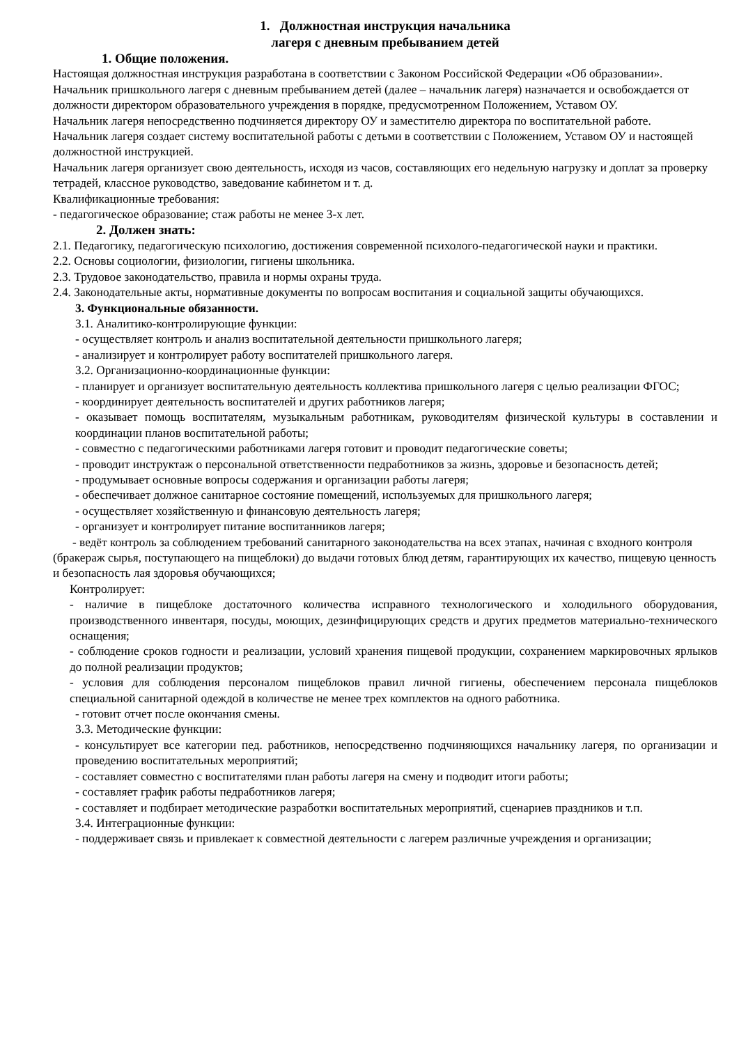1. Должностная инструкция начальника
лагеря с дневным пребыванием детей
1. Общие положения.
Настоящая должностная инструкция разработана в соответствии с Законом Российской Федерации «Об образовании».
Начальник пришкольного лагеря с дневным пребыванием детей (далее – начальник лагеря) назначается и освобождается от должности директором образовательного учреждения в порядке, предусмотренном Положением, Уставом ОУ.
Начальник лагеря непосредственно подчиняется директору ОУ и заместителю директора по воспитательной работе.
Начальник лагеря создает систему воспитательной работы с детьми в соответствии с Положением, Уставом ОУ и настоящей должностной инструкцией.
Начальник лагеря организует свою деятельность, исходя из часов, составляющих его недельную нагрузку и доплат за проверку тетрадей, классное руководство, заведование кабинетом и т. д.
Квалификационные требования:
- педагогическое образование; стаж работы не менее 3-х лет.
2. Должен знать:
2.1. Педагогику, педагогическую психологию, достижения современной психолого-педагогической науки и практики.
2.2. Основы социологии, физиологии, гигиены школьника.
2.3. Трудовое законодательство, правила и нормы охраны труда.
2.4. Законодательные акты, нормативные документы по вопросам воспитания и социальной защиты обучающихся.
3. Функциональные обязанности.
3.1. Аналитико-контролирующие функции:
- осуществляет контроль и анализ воспитательной деятельности пришкольного лагеря;
- анализирует и контролирует работу воспитателей пришкольного лагеря.
3.2. Организационно-координационные функции:
- планирует и организует воспитательную деятельность коллектива пришкольного лагеря с целью реализации ФГОС;
- координирует деятельность воспитателей и других работников лагеря;
- оказывает помощь воспитателям, музыкальным работникам, руководителям физической культуры в составлении и координации планов воспитательной работы;
- совместно с педагогическими работниками лагеря готовит и проводит педагогические советы;
- проводит инструктаж о персональной ответственности педработников за жизнь, здоровье и безопасность детей;
- продумывает основные вопросы содержания и организации работы лагеря;
- обеспечивает должное санитарное состояние помещений, используемых для пришкольного лагеря;
- осуществляет хозяйственную и финансовую деятельность лагеря;
- организует и контролирует питание воспитанников лагеря;
- ведёт контроль за соблюдением требований санитарного законодательства на всех этапах, начиная с входного контроля (бракераж сырья, поступающего на пищеблоки) до выдачи готовых блюд детям, гарантирующих их качество, пищевую ценность и безопасность лая здоровья обучающихся;
Контролирует:
- наличие в пищеблоке достаточного количества исправного технологического и холодильного оборудования, производственного инвентаря, посуды, моющих, дезинфицирующих средств и других предметов материально-технического оснащения;
- соблюдение сроков годности и реализации, условий хранения пищевой продукции, сохранением маркировочных ярлыков до полной реализации продуктов;
- условия для соблюдения персоналом пищеблоков правил личной гигиены, обеспечением персонала пищеблоков специальной санитарной одеждой в количестве не менее трех комплектов на одного работника.
- готовит отчет после окончания смены.
3.3. Методические функции:
- консультирует все категории пед. работников, непосредственно подчиняющихся начальнику лагеря, по организации и проведению воспитательных мероприятий;
- составляет совместно с воспитателями план работы лагеря на смену и подводит итоги работы;
- составляет график работы педработников лагеря;
- составляет и подбирает методические разработки воспитательных мероприятий, сценариев праздников и т.п.
3.4. Интеграционные функции:
- поддерживает связь и привлекает к совместной деятельности с лагерем различные учреждения и организации;